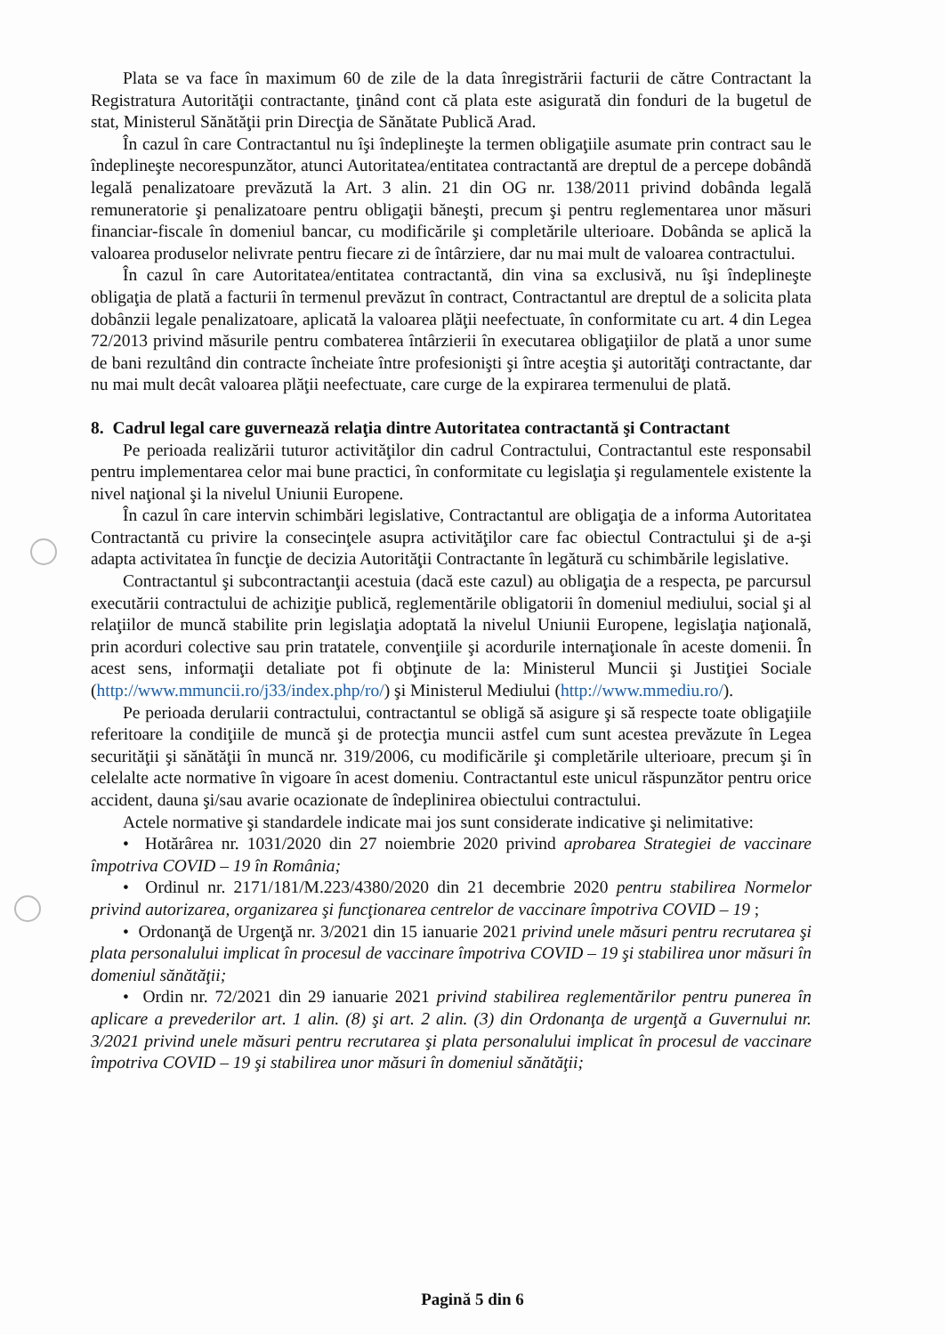Plata se va face în maximum 60 de zile de la data înregistrării facturii de către Contractant la Registratura Autorităţii contractante, ţinând cont că plata este asigurată din fonduri de la bugetul de stat, Ministerul Sănătăţii prin Direcţia de Sănătate Publică Arad.
În cazul în care Contractantul nu îşi îndeplineşte la termen obligaţiile asumate prin contract sau le îndeplineşte necorespunzător, atunci Autoritatea/entitatea contractantă are dreptul de a percepe dobândă legală penalizatoare prevăzută la Art. 3 alin. 21 din OG nr. 138/2011 privind dobânda legală remuneratorie şi penalizatoare pentru obligaţii băneşti, precum şi pentru reglementarea unor măsuri financiar-fiscale în domeniul bancar, cu modificările şi completările ulterioare. Dobânda se aplică la valoarea produselor nelivrate pentru fiecare zi de întârziere, dar nu mai mult de valoarea contractului.
În cazul în care Autoritatea/entitatea contractantă, din vina sa exclusivă, nu îşi îndeplineşte obligaţia de plată a facturii în termenul prevăzut în contract, Contractantul are dreptul de a solicita plata dobânzii legale penalizatoare, aplicată la valoarea plăţii neefectuate, în conformitate cu art. 4 din Legea 72/2013 privind măsurile pentru combaterea întârzierii în executarea obligaţiilor de plată a unor sume de bani rezultând din contracte încheiate între profesionişti şi între aceştia şi autorităţi contractante, dar nu mai mult decât valoarea plăţii neefectuate, care curge de la expirarea termenului de plată.
8. Cadrul legal care guvernează relaţia dintre Autoritatea contractantă şi Contractant
Pe perioada realizării tuturor activităţilor din cadrul Contractului, Contractantul este responsabil pentru implementarea celor mai bune practici, în conformitate cu legislaţia şi regulamentele existente la nivel naţional şi la nivelul Uniunii Europene.
În cazul în care intervin schimbări legislative, Contractantul are obligaţia de a informa Autoritatea Contractantă cu privire la consecinţele asupra activităţilor care fac obiectul Contractului şi de a-şi adapta activitatea în funcţie de decizia Autorităţii Contractante în legătură cu schimbările legislative.
Contractantul şi subcontractanţii acestuia (dacă este cazul) au obligaţia de a respecta, pe parcursul executării contractului de achiziţie publică, reglementările obligatorii în domeniul mediului, social şi al relaţiilor de muncă stabilite prin legislaţia adoptată la nivelul Uniunii Europene, legislaţia naţională, prin acorduri colective sau prin tratatele, convenţiile şi acordurile internaţionale în aceste domenii. În acest sens, informaţii detaliate pot fi obţinute de la: Ministerul Muncii şi Justiţiei Sociale (http://www.mmuncii.ro/j33/index.php/ro/) şi Ministerul Mediului (http://www.mmediu.ro/).
Pe perioada derularii contractului, contractantul se obligă să asigure şi să respecte toate obligaţiile referitoare la condiţiile de muncă şi de protecţia muncii astfel cum sunt acestea prevăzute în Legea securităţii şi sănătăţii în muncă nr. 319/2006, cu modificările şi completările ulterioare, precum şi în celelalte acte normative în vigoare în acest domeniu. Contractantul este unicul răspunzător pentru orice accident, dauna şi/sau avarie ocazionate de îndeplinirea obiectului contractului.
Actele normative şi standardele indicate mai jos sunt considerate indicative şi nelimitative:
• Hotărârea nr. 1031/2020 din 27 noiembrie 2020 privind aprobarea Strategiei de vaccinare împotriva COVID – 19 în România;
• Ordinul nr. 2171/181/M.223/4380/2020 din 21 decembrie 2020 pentru stabilirea Normelor privind autorizarea, organizarea şi funcţionarea centrelor de vaccinare împotriva COVID – 19 ;
• Ordonanţă de Urgenţă nr. 3/2021 din 15 ianuarie 2021 privind unele măsuri pentru recrutarea şi plata personalului implicat în procesul de vaccinare împotriva COVID – 19 şi stabilirea unor măsuri în domeniul sănătăţii;
• Ordin nr. 72/2021 din 29 ianuarie 2021 privind stabilirea reglementărilor pentru punerea în aplicare a prevederilor art. 1 alin. (8) şi art. 2 alin. (3) din Ordonanţa de urgenţă a Guvernului nr. 3/2021 privind unele măsuri pentru recrutarea şi plata personalului implicat în procesul de vaccinare împotriva COVID – 19 şi stabilirea unor măsuri în domeniul sănătăţii;
Pagină 5 din 6